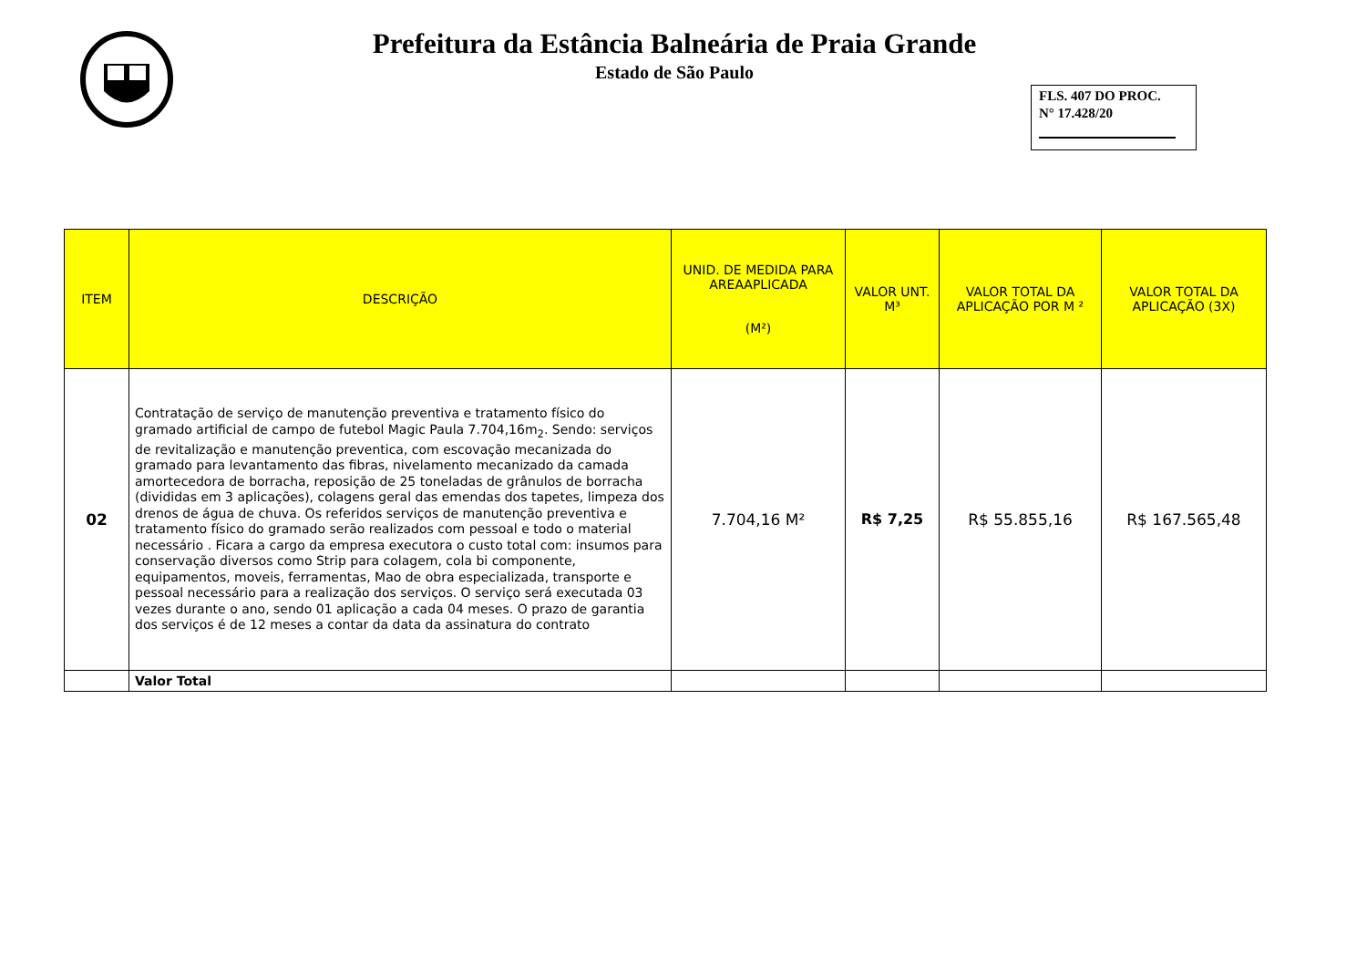Prefeitura da Estância Balneária de Praia Grande
Estado de São Paulo
FLS. 407 DO PROC.
N° 17.428/20
| ITEM | DESCRIÇÃO | UNID. DE MEDIDA PARA AREAAPLICADA (M²) | VALOR UNT. M³ | VALOR TOTAL DA APLICAÇÃO POR M ² | VALOR TOTAL DA APLICAÇÃO (3X) |
| --- | --- | --- | --- | --- | --- |
| 02 | Contratação de serviço de manutenção preventiva e tratamento físico do gramado artificial de campo de futebol Magic Paula 7.704,16m<sub>2</sub>. Sendo: serviços de revitalização e manutenção preventica, com escovação mecanizada do gramado para levantamento das fibras, nivelamento mecanizado da camada amortecedora de borracha, reposição de 25 toneladas de grânulos de borracha (divididas em 3 aplicações), colagens geral das emendas dos tapetes, limpeza dos drenos de água de chuva. Os referidos serviços de manutenção preventiva e tratamento físico do gramado serão realizados com pessoal e todo o material necessário . Ficara a cargo da empresa executora o custo total com: insumos para conservação diversos como Strip para colagem, cola bi componente, equipamentos, moveis, ferramentas, Mao de obra especializada, transporte e pessoal necessário para a realização dos serviços. O serviço será executada 03 vezes durante o ano, sendo 01 aplicação a cada 04 meses. O prazo de garantia dos serviços é de 12 meses a contar da data da assinatura do contrato | 7.704,16 M² | R$ 7,25 | R$ 55.855,16 | R$ 167.565,48 |
| | Valor Total | | | | |